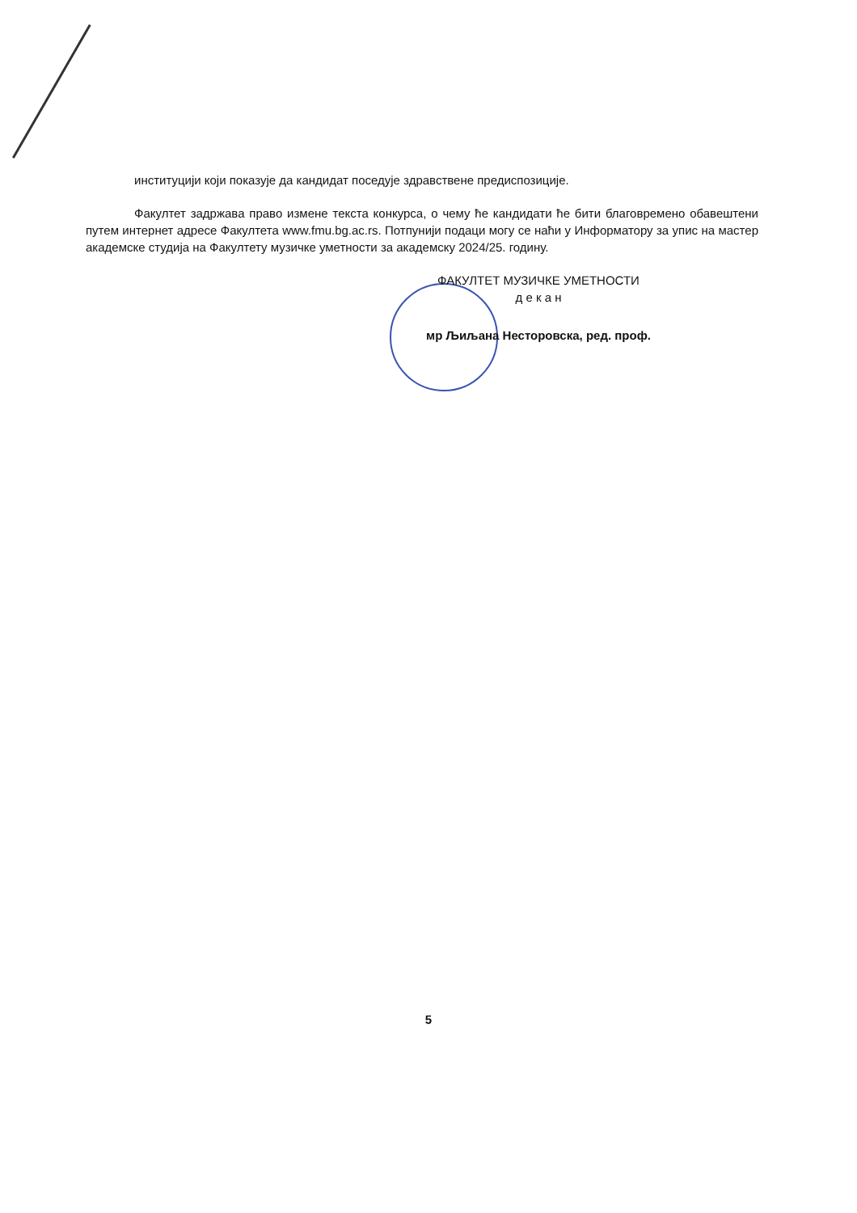институцији који показује да кандидат поседује здравствене предиспозиције.
Факултет задржава право измене текста конкурса, о чему ће кандидати ће бити благовремено обавештени путем интернет адресе Факултета www.fmu.bg.ac.rs. Потпунији подаци могу се наћи у Информатору за упис на мастер академске студија на Факултету музичке уметности за академску 2024/25. годину.
ФАКУЛТЕТ МУЗИЧКЕ УМЕТНОСТИ
д е к а н
мр Љиљана Несторовска, ред. проф.
5